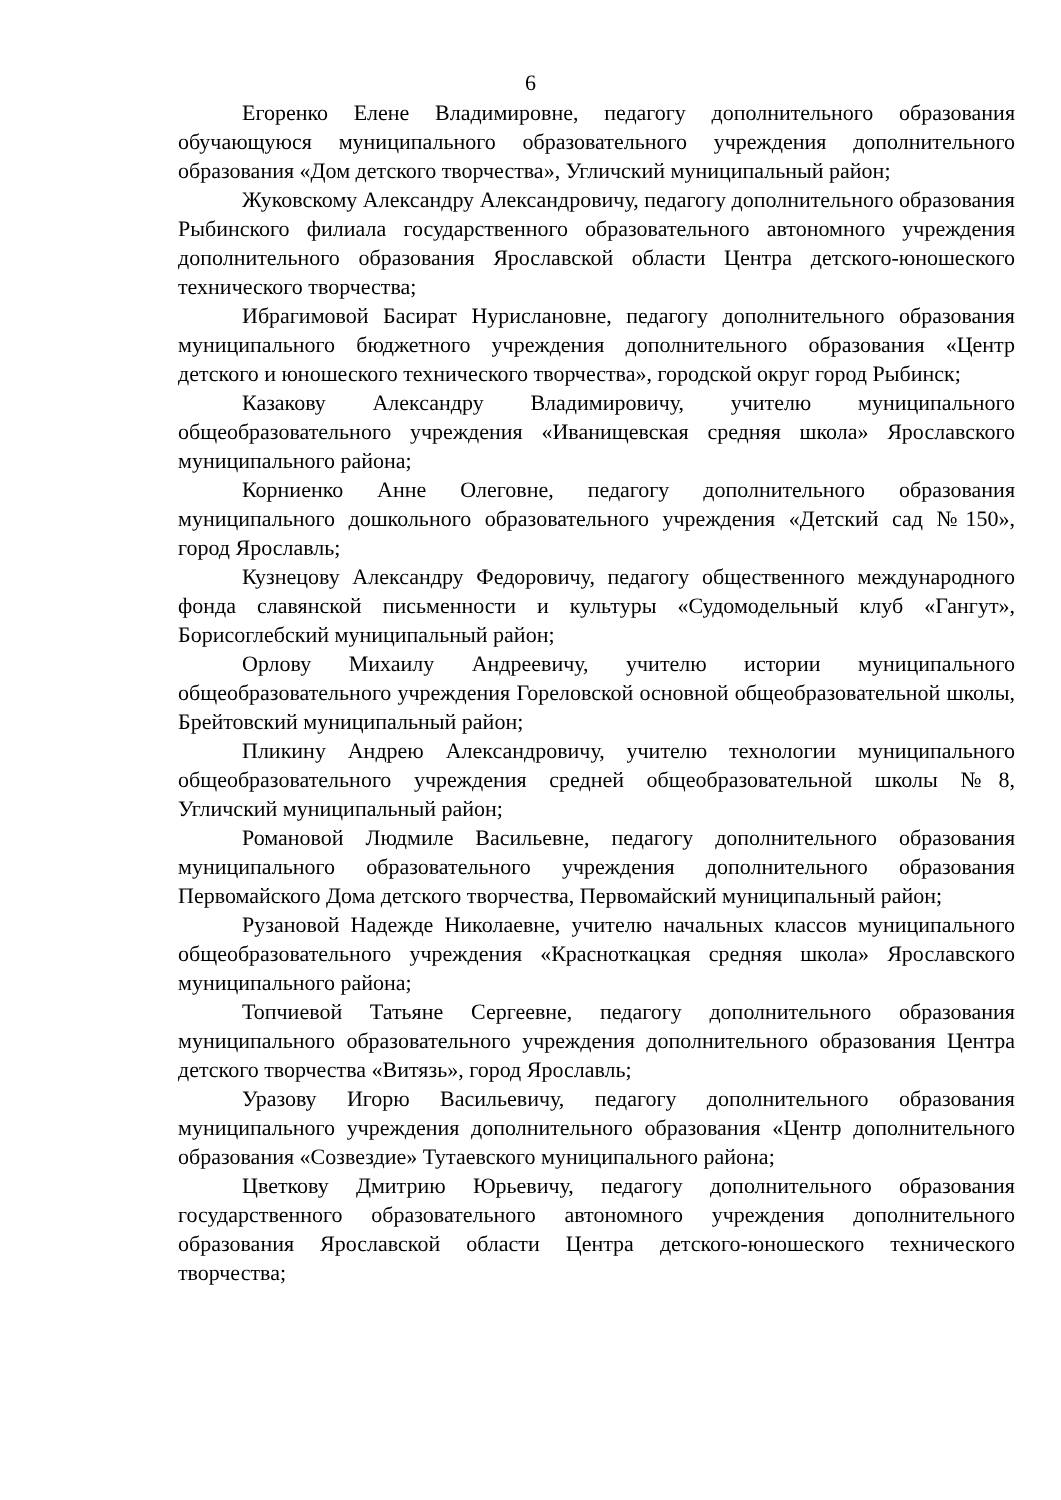6
Егоренко Елене Владимировне, педагогу дополнительного образования обучающуюся муниципального образовательного учреждения дополнительного образования «Дом детского творчества», Угличский муниципальный район;
Жуковскому Александру Александровичу, педагогу дополнительного образования Рыбинского филиала государственного образовательного автономного учреждения дополнительного образования Ярославской области Центра детского-юношеского технического творчества;
Ибрагимовой Басират Нурислановне, педагогу дополнительного образования муниципального бюджетного учреждения дополнительного образования «Центр детского и юношеского технического творчества», городской округ город Рыбинск;
Казакову Александру Владимировичу, учителю муниципального общеобразовательного учреждения «Иванищевская средняя школа» Ярославского муниципального района;
Корниенко Анне Олеговне, педагогу дополнительного образования муниципального дошкольного образовательного учреждения «Детский сад №150», город Ярославль;
Кузнецову Александру Федоровичу, педагогу общественного международного фонда славянской письменности и культуры «Судомодельный клуб «Гангут», Борисоглебский муниципальный район;
Орлову Михаилу Андреевичу, учителю истории муниципального общеобразовательного учреждения Гореловской основной общеобразовательной школы, Брейтовский муниципальный район;
Пликину Андрею Александровичу, учителю технологии муниципального общеобразовательного учреждения средней общеобразовательной школы №8, Угличский муниципальный район;
Романовой Людмиле Васильевне, педагогу дополнительного образования муниципального образовательного учреждения дополнительного образования Первомайского Дома детского творчества, Первомайский муниципальный район;
Рузановой Надежде Николаевне, учителю начальных классов муниципального общеобразовательного учреждения «Красноткацкая средняя школа» Ярославского муниципального района;
Топчиевой Татьяне Сергеевне, педагогу дополнительного образования муниципального образовательного учреждения дополнительного образования Центра детского творчества «Витязь», город Ярославль;
Уразову Игорю Васильевичу, педагогу дополнительного образования муниципального учреждения дополнительного образования «Центр дополнительного образования «Созвездие» Тутаевского муниципального района;
Цветкову Дмитрию Юрьевичу, педагогу дополнительного образования государственного образовательного автономного учреждения дополнительного образования Ярославской области Центра детского-юношеского технического творчества;